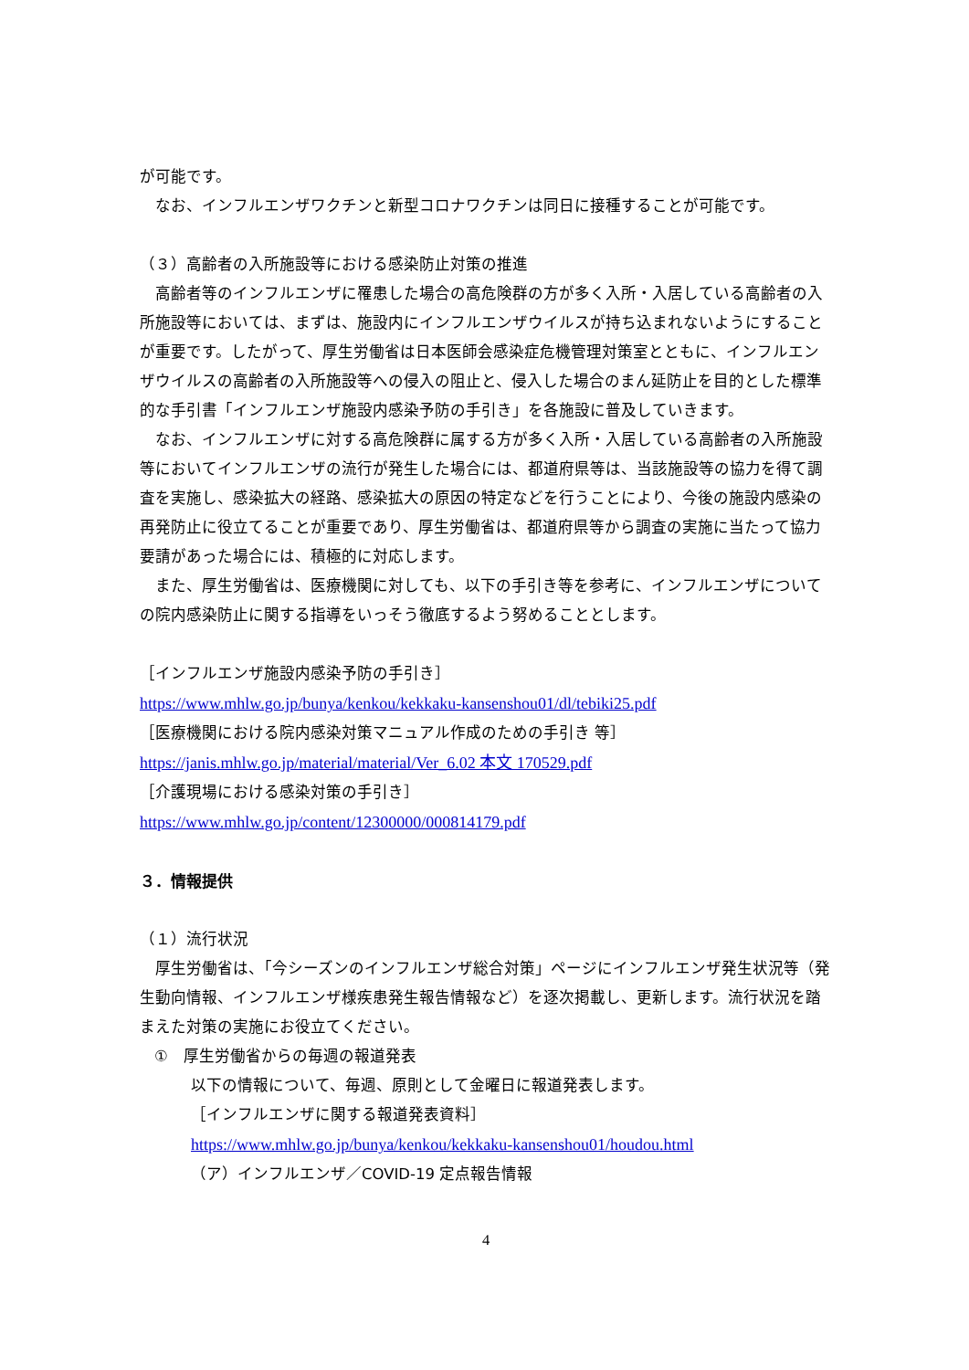が可能です。
なお、インフルエンザワクチンと新型コロナワクチンは同日に接種することが可能です。
（３）高齢者の入所施設等における感染防止対策の推進
高齢者等のインフルエンザに罹患した場合の高危険群の方が多く入所・入居している高齢者の入所施設等においては、まずは、施設内にインフルエンザウイルスが持ち込まれないようにすることが重要です。したがって、厚生労働省は日本医師会感染症危機管理対策室とともに、インフルエンザウイルスの高齢者の入所施設等への侵入の阻止と、侵入した場合のまん延防止を目的とした標準的な手引書「インフルエンザ施設内感染予防の手引き」を各施設に普及していきます。
なお、インフルエンザに対する高危険群に属する方が多く入所・入居している高齢者の入所施設等においてインフルエンザの流行が発生した場合には、都道府県等は、当該施設等の協力を得て調査を実施し、感染拡大の経路、感染拡大の原因の特定などを行うことにより、今後の施設内感染の再発防止に役立てることが重要であり、厚生労働省は、都道府県等から調査の実施に当たって協力要請があった場合には、積極的に対応します。
また、厚生労働省は、医療機関に対しても、以下の手引き等を参考に、インフルエンザについての院内感染防止に関する指導をいっそう徹底するよう努めることとします。
［インフルエンザ施設内感染予防の手引き］
https://www.mhlw.go.jp/bunya/kenkou/kekkaku-kansenshou01/dl/tebiki25.pdf
［医療機関における院内感染対策マニュアル作成のための手引き 等］
https://janis.mhlw.go.jp/material/material/Ver_6.02 本文 170529.pdf
［介護現場における感染対策の手引き］
https://www.mhlw.go.jp/content/12300000/000814179.pdf
３．情報提供
（１）流行状況
厚生労働省は、「今シーズンのインフルエンザ総合対策」ページにインフルエンザ発生状況等（発生動向情報、インフルエンザ様疾患発生報告情報など）を逐次掲載し、更新します。流行状況を踏まえた対策の実施にお役立てください。
①　厚生労働省からの毎週の報道発表
以下の情報について、毎週、原則として金曜日に報道発表します。
［インフルエンザに関する報道発表資料］
https://www.mhlw.go.jp/bunya/kenkou/kekkaku-kansenshou01/houdou.html
（ア）インフルエンザ／COVID-19 定点報告情報
4